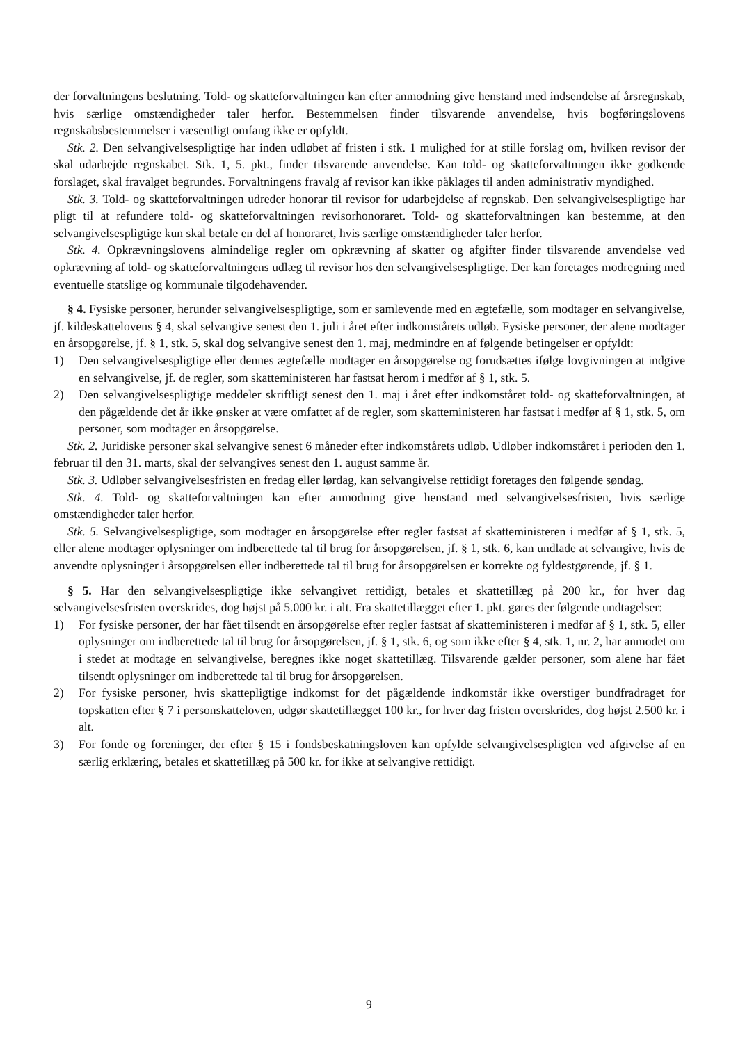der forvaltningens beslutning. Told- og skatteforvaltningen kan efter anmodning give henstand med indsendelse af årsregnskab, hvis særlige omstændigheder taler herfor. Bestemmelsen finder tilsvarende anvendelse, hvis bogføringslovens regnskabsbestemmelser i væsentligt omfang ikke er opfyldt.
Stk. 2. Den selvangivelsespligtige har inden udløbet af fristen i stk. 1 mulighed for at stille forslag om, hvilken revisor der skal udarbejde regnskabet. Stk. 1, 5. pkt., finder tilsvarende anvendelse. Kan told- og skatteforvaltningen ikke godkende forslaget, skal fravalget begrundes. Forvaltningens fravalg af revisor kan ikke påklages til anden administrativ myndighed.
Stk. 3. Told- og skatteforvaltningen udreder honorar til revisor for udarbejdelse af regnskab. Den selvangivelsespligtige har pligt til at refundere told- og skatteforvaltningen revisorhonoraret. Told- og skatteforvaltningen kan bestemme, at den selvangivelsespligtige kun skal betale en del af honoraret, hvis særlige omstændigheder taler herfor.
Stk. 4. Opkrævningslovens almindelige regler om opkrævning af skatter og afgifter finder tilsvarende anvendelse ved opkrævning af told- og skatteforvaltningens udlæg til revisor hos den selvangivelsespligtige. Der kan foretages modregning med eventuelle statslige og kommunale tilgodehavender.
§ 4. Fysiske personer, herunder selvangivelsespligtige, som er samlevende med en ægtefælle, som modtager en selvangivelse, jf. kildeskattelovens § 4, skal selvangive senest den 1. juli i året efter indkomstårets udløb. Fysiske personer, der alene modtager en årsopgørelse, jf. § 1, stk. 5, skal dog selvangive senest den 1. maj, medmindre en af følgende betingelser er opfyldt:
1) Den selvangivelsespligtige eller dennes ægtefælle modtager en årsopgørelse og forudsættes ifølge lovgivningen at indgive en selvangivelse, jf. de regler, som skatteministeren har fastsat herom i medfør af § 1, stk. 5.
2) Den selvangivelsespligtige meddeler skriftligt senest den 1. maj i året efter indkomståret told- og skatteforvaltningen, at den pågældende det år ikke ønsker at være omfattet af de regler, som skatteministeren har fastsat i medfør af § 1, stk. 5, om personer, som modtager en årsopgørelse.
Stk. 2. Juridiske personer skal selvangive senest 6 måneder efter indkomstårets udløb. Udløber indkomståret i perioden den 1. februar til den 31. marts, skal der selvangives senest den 1. august samme år.
Stk. 3. Udløber selvangivelsesfristen en fredag eller lørdag, kan selvangivelse rettidigt foretages den følgende søndag.
Stk. 4. Told- og skatteforvaltningen kan efter anmodning give henstand med selvangivelsesfristen, hvis særlige omstændigheder taler herfor.
Stk. 5. Selvangivelsespligtige, som modtager en årsopgørelse efter regler fastsat af skatteministeren i medfør af § 1, stk. 5, eller alene modtager oplysninger om indberettede tal til brug for årsopgørelsen, jf. § 1, stk. 6, kan undlade at selvangive, hvis de anvendte oplysninger i årsopgørelsen eller indberettede tal til brug for årsopgørelsen er korrekte og fyldestgørende, jf. § 1.
§ 5. Har den selvangivelsespligtige ikke selvangivet rettidigt, betales et skattetillæg på 200 kr., for hver dag selvangivelsesfristen overskrides, dog højst på 5.000 kr. i alt. Fra skattetillægget efter 1. pkt. gøres der følgende undtagelser:
1) For fysiske personer, der har fået tilsendt en årsopgørelse efter regler fastsat af skatteministeren i medfør af § 1, stk. 5, eller oplysninger om indberettede tal til brug for årsopgørelsen, jf. § 1, stk. 6, og som ikke efter § 4, stk. 1, nr. 2, har anmodet om i stedet at modtage en selvangivelse, beregnes ikke noget skattetillæg. Tilsvarende gælder personer, som alene har fået tilsendt oplysninger om indberettede tal til brug for årsopgørelsen.
2) For fysiske personer, hvis skattepligtige indkomst for det pågældende indkomstår ikke overstiger bundfradraget for topskatten efter § 7 i personskatteloven, udgør skattetillægget 100 kr., for hver dag fristen overskrides, dog højst 2.500 kr. i alt.
3) For fonde og foreninger, der efter § 15 i fondsbeskatningsloven kan opfylde selvangivelsespligten ved afgivelse af en særlig erklæring, betales et skattetillæg på 500 kr. for ikke at selvangive rettidigt.
9